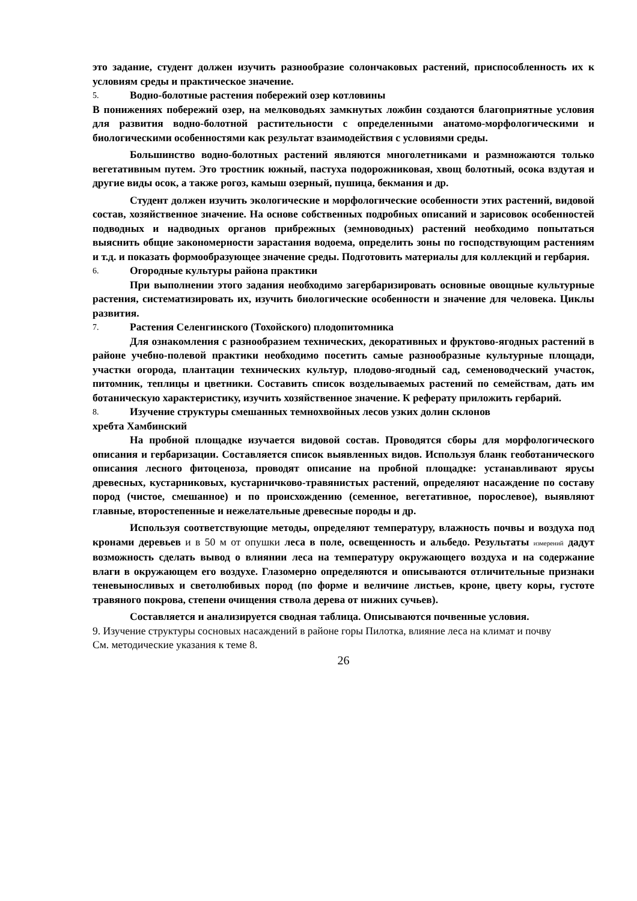это задание, студент должен изучить разнообразие солончаковых растений, приспособленность их к условиям среды и практическое значение.
5. Водно-болотные растения побережий озер котловины
В понижениях побережий озер, на мелководьях замкнутых ложбин создаются благоприятные условия для развития водно-болотной растительности с определенными анатомо-морфологическими и биологическими особенностями как результат взаимодействия с условиями среды.
Большинство водно-болотных растений являются многолетниками и размножаются только вегетативным путем. Это тростник южный, пастуха подорожниковая, хвощ болотный, осока вздутая и другие виды осок, а также рогоз, камыш озерный, пушица, бекмания и др.
Студент должен изучить экологические и морфологические особенности этих растений, видовой состав, хозяйственное значение. На основе собственных подробных описаний и зарисовок особенностей подводных и надводных органов прибрежных (земноводных) растений необходимо попытаться выяснить общие закономерности зарастания водоема, определить зоны по господствующим растениям и т.д. и показать формообразующее значение среды. Подготовить материалы для коллекций и гербария.
6. Огородные культуры района практики
При выполнении этого задания необходимо загербаризировать основные овощные культурные растения, систематизировать их, изучить биологические особенности и значение для человека. Циклы развития.
7. Растения Селенгинского (Тохойского) плодопитомника
Для ознакомления с разнообразием технических, декоративных и фруктово-ягодных растений в районе учебно-полевой практики необходимо посетить самые разнообразные культурные площади, участки огорода, плантации технических культур, плодово-ягодный сад, семеноводческий участок, питомник, теплицы и цветники. Составить список возделываемых растений по семействам, дать им ботаническую характеристику, изучить хозяйственное значение. К реферату приложить гербарий.
8. Изучение структуры смешанных темнохвойных лесов узких долин склонов
хребта Хамбинский
На пробной площадке изучается видовой состав. Проводятся сборы для морфологического описания и гербаризации. Составляется список выявленных видов. Используя бланк геоботанического описания лесного фитоценоза, проводят описание на пробной площадке: устанавливают ярусы древесных, кустарниковых, кустарничково-травянистых растений, определяют насаждение по составу пород (чистое, смешанное) и по происхождению (семенное, вегетативное, порослевое), выявляют главные, второстепенные и нежелательные древесные породы и др.
Используя соответствующие методы, определяют температуру, влажность почвы и воздуха под кронами деревьев и в 50 м от опушки леса в поле, освещенность и альбедо. Результаты измерений дадут возможность сделать вывод о влиянии леса на температуру окружающего воздуха и на содержание влаги в окружающем его воздухе. Глазомерно определяются и описываются отличительные признаки теневыносливых и светолюбивых пород (по форме и величине листьев, кроне, цвету коры, густоте травяного покрова, степени очищения ствола дерева от нижних сучьев).
Составляется и анализируется сводная таблица. Описываются почвенные условия.
9. Изучение структуры сосновых насаждений в районе горы Пилотка, влияние леса на климат и почву
См. методические указания к теме 8.
26